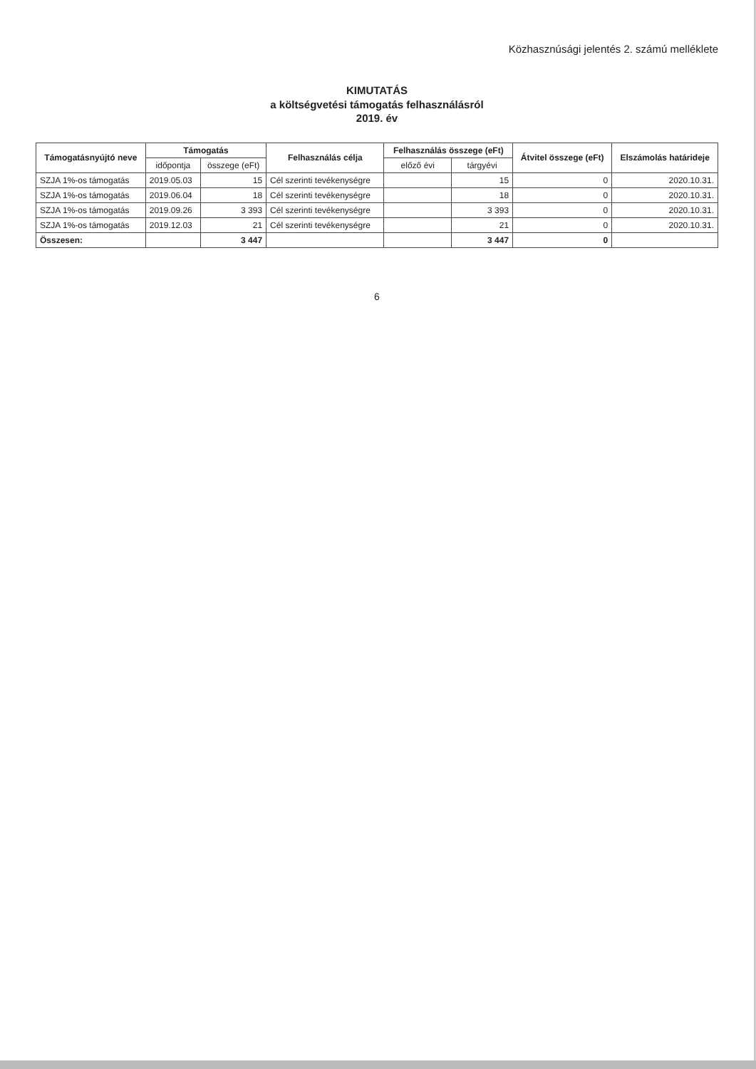Közhasznúsági jelentés 2. számú melléklete
KIMUTATÁS
a költségvetési támogatás felhasználásról
2019. év
| Támogatásnyújtó neve | Támogatás | | Felhasználás célja | Felhasználás összege (eFt) | | Átvitel összege (eFt) | Elszámolás határideje |
| --- | --- | --- | --- | --- | --- | --- | --- |
| | időpontja | összege (eFt) | | előző évi | tárgyévi | | |
| SZJA 1%-os támogatás | 2019.05.03 | 15 | Cél szerinti tevékenységre | | 15 | 0 | 2020.10.31. |
| SZJA 1%-os támogatás | 2019.06.04 | 18 | Cél szerinti tevékenységre | | 18 | 0 | 2020.10.31. |
| SZJA 1%-os támogatás | 2019.09.26 | 3 393 | Cél szerinti tevékenységre | | 3 393 | 0 | 2020.10.31. |
| SZJA 1%-os támogatás | 2019.12.03 | 21 | Cél szerinti tevékenységre | | 21 | 0 | 2020.10.31. |
| Összesen: | | 3 447 | | | 3 447 | 0 | |
6